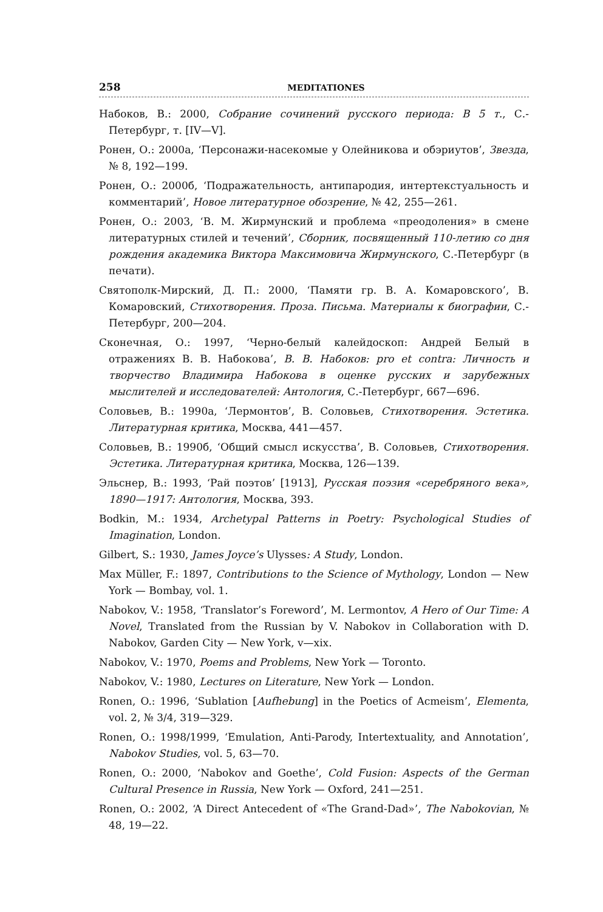258 MEDITATIONES
Набоков, В.: 2000, Собрание сочинений русского периода: В 5 т., С.-Петербург, т. [IV—V].
Ронен, О.: 2000а, ‘Персонажи-насекомые у Олейникова и обэриутов’, Звезда, № 8, 192—199.
Ронен, О.: 2000б, ‘Подражательность, антипародия, интертекстуальность и комментарий’, Новое литературное обозрение, № 42, 255—261.
Ронен, О.: 2003, ‘В. М. Жирмунский и проблема «преодоления» в смене литературных стилей и течений’, Сборник, посвященный 110-летию со дня рождения академика Виктора Максимовича Жирмунского, С.-Петербург (в печати).
Святополк-Мирский, Д. П.: 2000, ‘Памяти гр. В. А. Комаровского’, В. Комаровский, Стихотворения. Проза. Письма. Материалы к биографии, С.-Петербург, 200—204.
Сконечная, О.: 1997, ‘Черно-белый калейдоскоп: Андрей Белый в отражениях В. В. Набокова’, В. В. Набоков: pro et contra: Личность и творчество Владимира Набокова в оценке русских и зарубежных мыслителей и исследователей: Антология, С.-Петербург, 667—696.
Соловьев, В.: 1990а, ‘Лермонтов’, В. Соловьев, Стихотворения. Эстетика. Литературная критика, Москва, 441—457.
Соловьев, В.: 1990б, ‘Общий смысл искусства’, В. Соловьев, Стихотворения. Эстетика. Литературная критика, Москва, 126—139.
Эльснер, В.: 1993, ‘Рай поэтов’ [1913], Русская поэзия «серебряного века», 1890—1917: Антология, Москва, 393.
Bodkin, M.: 1934, Archetypal Patterns in Poetry: Psychological Studies of Imagination, London.
Gilbert, S.: 1930, James Joyce’s Ulysses: A Study, London.
Max Müller, F.: 1897, Contributions to the Science of Mythology, London — New York — Bombay, vol. 1.
Nabokov, V.: 1958, ‘Translator’s Foreword’, M. Lermontov, A Hero of Our Time: A Novel, Translated from the Russian by V. Nabokov in Collaboration with D. Nabokov, Garden City — New York, v—xix.
Nabokov, V.: 1970, Poems and Problems, New York — Toronto.
Nabokov, V.: 1980, Lectures on Literature, New York — London.
Ronen, O.: 1996, ‘Sublation [Aufhebung] in the Poetics of Acmeism’, Elementa, vol. 2, № 3/4, 319—329.
Ronen, O.: 1998/1999, ‘Emulation, Anti-Parody, Intertextuality, and Annotation’, Nabokov Studies, vol. 5, 63—70.
Ronen, O.: 2000, ‘Nabokov and Goethe’, Cold Fusion: Aspects of the German Cultural Presence in Russia, New York — Oxford, 241—251.
Ronen, O.: 2002, ‘A Direct Antecedent of «The Grand-Dad»’, The Nabokovian, № 48, 19—22.